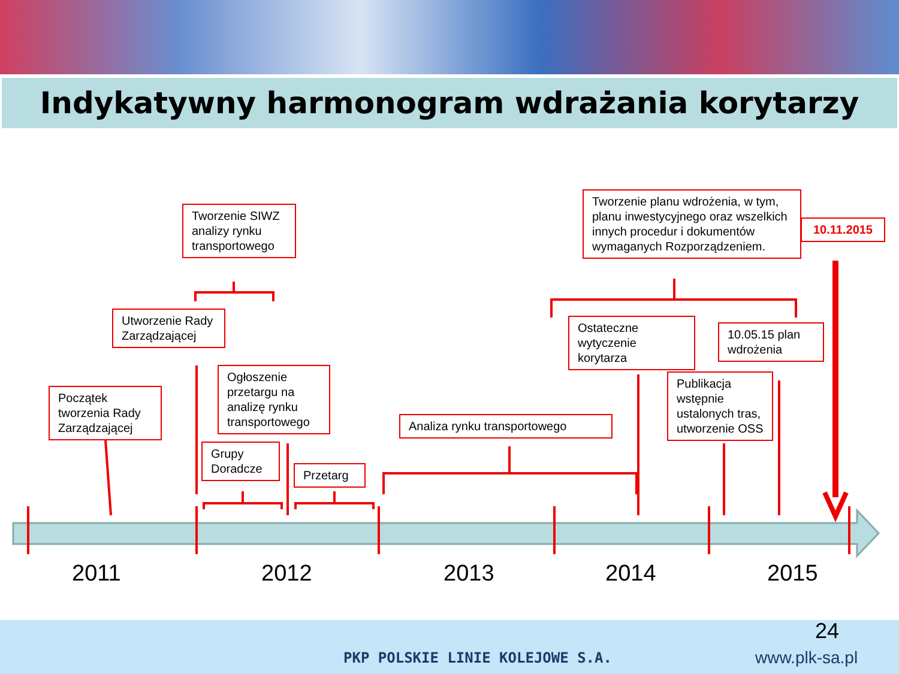Indykatywny harmonogram wdrażania korytarzy
Tworzenie SIWZ analizy rynku transportowego
Tworzenie planu wdrożenia, w tym, planu inwestycyjnego oraz wszelkich innych procedur i dokumentów wymaganych Rozporządzeniem.
10.11.2015
Utworzenie Rady Zarządzającej
Ostateczne wytyczenie korytarza
10.05.15 plan wdrożenia
Ogłoszenie przetargu na analizę rynku transportowego
Publikacja wstępnie ustalonych tras, utworzenie OSS
Początek tworzenia Rady Zarządzającej
Analiza rynku transportowego
Grupy Doradcze
Przetarg
2011 2012 2013 2014 2015
PKP POLSKIE LINIE KOLEJOWE S.A.
24
www.plk-sa.pl